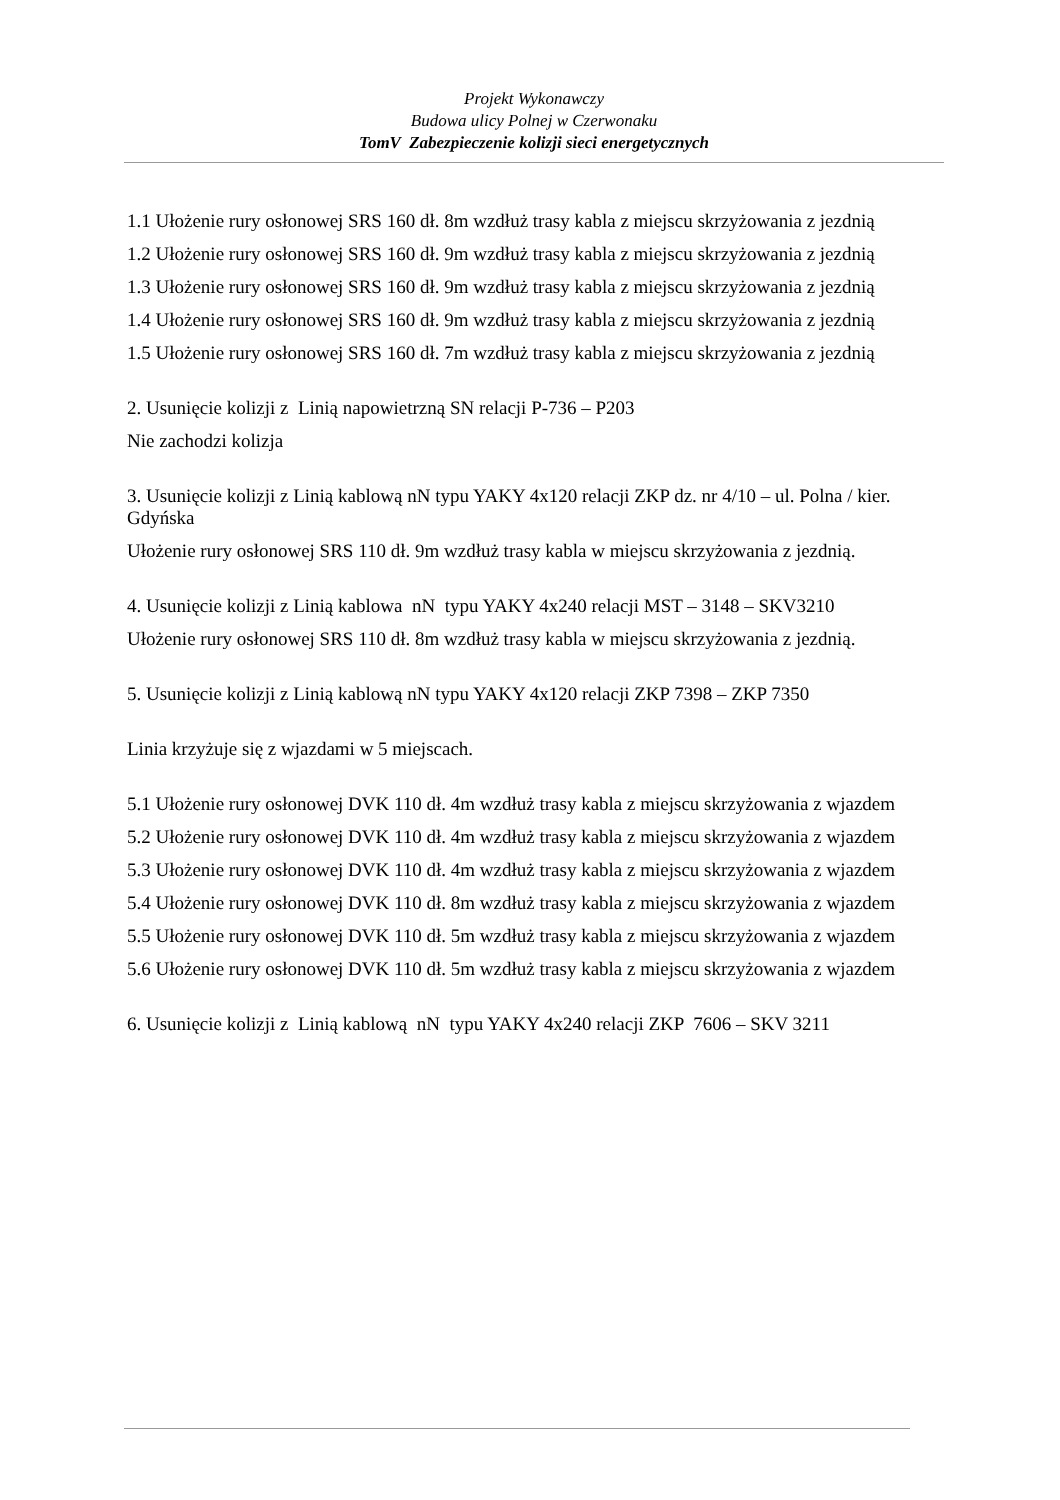Projekt Wykonawczy
Budowa ulicy Polnej w Czerwonaku
TomV Zabezpieczenie kolizji sieci energetycznych
1.1 Ułożenie rury osłonowej SRS 160 dł. 8m wzdłuż trasy kabla z miejscu skrzyżowania z jezdnią
1.2 Ułożenie rury osłonowej SRS 160 dł. 9m wzdłuż trasy kabla z miejscu skrzyżowania z jezdnią
1.3 Ułożenie rury osłonowej SRS 160 dł. 9m wzdłuż trasy kabla z miejscu skrzyżowania z jezdnią
1.4 Ułożenie rury osłonowej SRS 160 dł. 9m wzdłuż trasy kabla z miejscu skrzyżowania z jezdnią
1.5 Ułożenie rury osłonowej SRS 160 dł. 7m wzdłuż trasy kabla z miejscu skrzyżowania z jezdnią
2. Usunięcie kolizji z Linią napowietrzną SN relacji P-736 – P203
Nie zachodzi kolizja
3. Usunięcie kolizji z Linią kablową nN typu YAKY 4x120 relacji ZKP dz. nr 4/10 – ul. Polna / kier. Gdyńska
Ułożenie rury osłonowej SRS 110 dł. 9m wzdłuż trasy kabla w miejscu skrzyżowania z jezdnią.
4. Usunięcie kolizji z Linią kablowa nN typu YAKY 4x240 relacji MST – 3148 – SKV3210
Ułożenie rury osłonowej SRS 110 dł. 8m wzdłuż trasy kabla w miejscu skrzyżowania z jezdnią.
5. Usunięcie kolizji z Linią kablową nN typu YAKY 4x120 relacji ZKP 7398 – ZKP 7350
Linia krzyżuje się z wjazdami w 5 miejscach.
5.1 Ułożenie rury osłonowej DVK 110 dł. 4m wzdłuż trasy kabla z miejscu skrzyżowania z wjazdem
5.2 Ułożenie rury osłonowej DVK 110 dł. 4m wzdłuż trasy kabla z miejscu skrzyżowania z wjazdem
5.3 Ułożenie rury osłonowej DVK 110 dł. 4m wzdłuż trasy kabla z miejscu skrzyżowania z wjazdem
5.4 Ułożenie rury osłonowej DVK 110 dł. 8m wzdłuż trasy kabla z miejscu skrzyżowania z wjazdem
5.5 Ułożenie rury osłonowej DVK 110 dł. 5m wzdłuż trasy kabla z miejscu skrzyżowania z wjazdem
5.6 Ułożenie rury osłonowej DVK 110 dł. 5m wzdłuż trasy kabla z miejscu skrzyżowania z wjazdem
6. Usunięcie kolizji z Linią kablową nN typu YAKY 4x240 relacji ZKP 7606 – SKV 3211